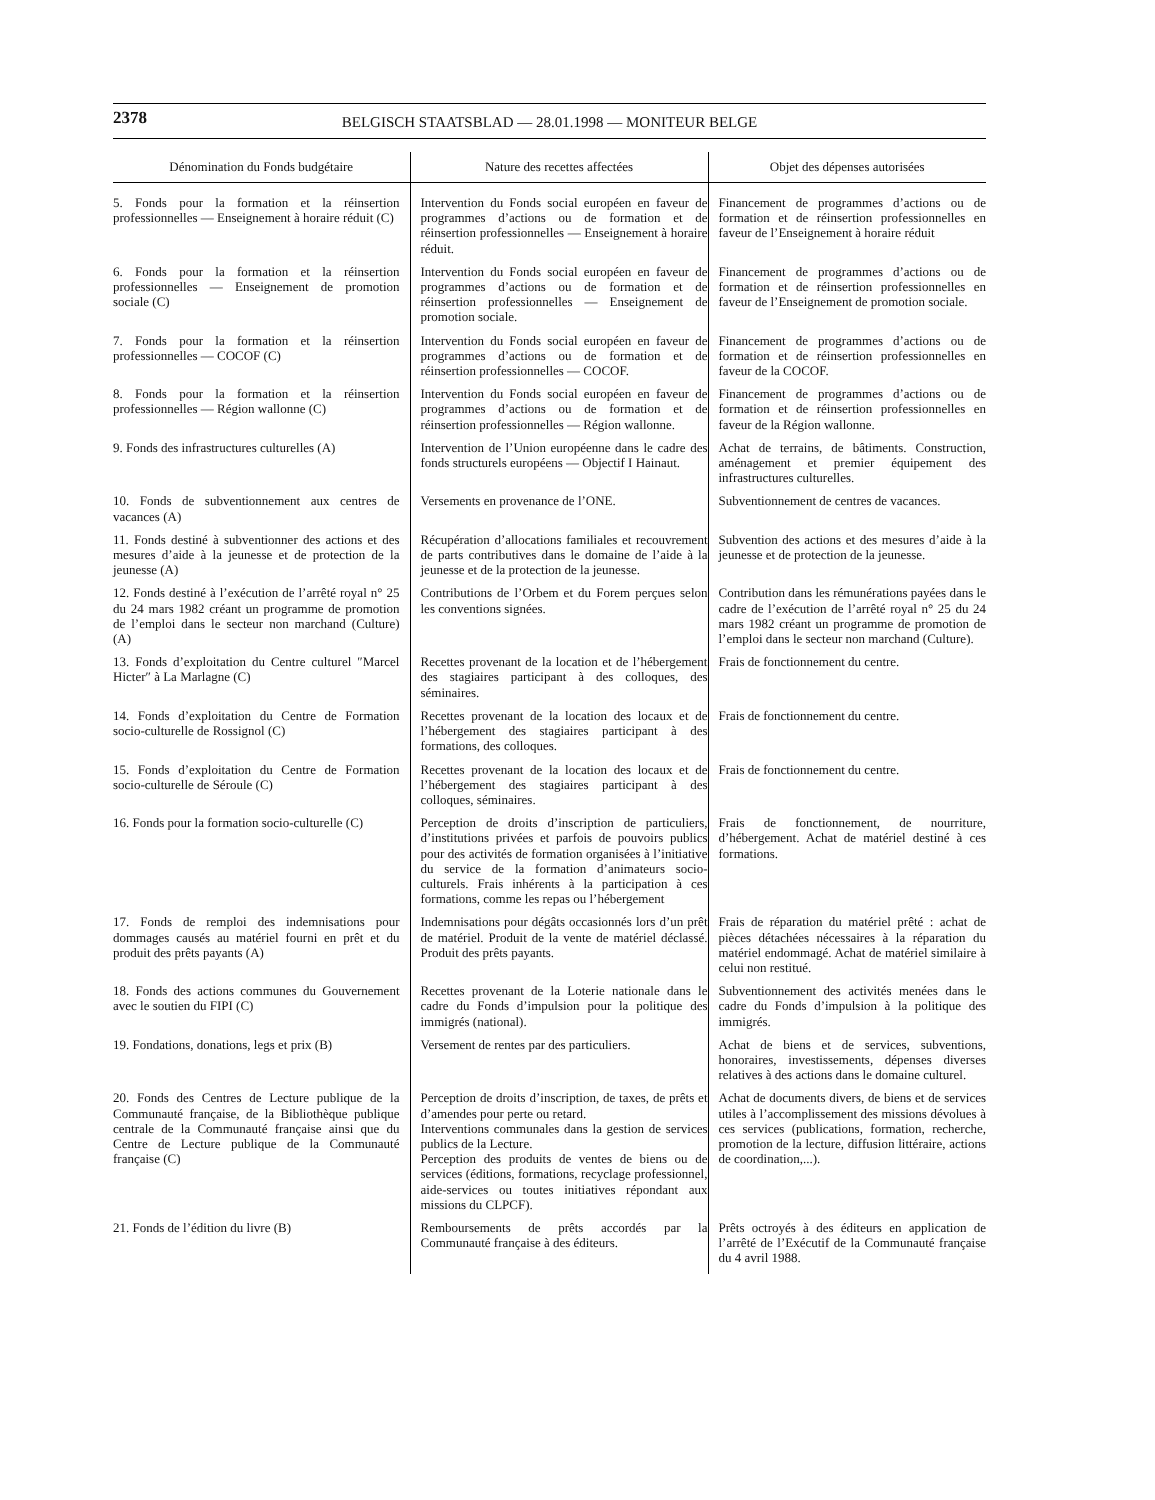2378
BELGISCH STAATSBLAD — 28.01.1998 — MONITEUR BELGE
| Dénomination du Fonds budgétaire | Nature des recettes affectées | Objet des dépenses autorisées |
| --- | --- | --- |
| 5. Fonds pour la formation et la réinsertion professionnelles — Enseignement à horaire réduit (C) | Intervention du Fonds social européen en faveur de programmes d’actions ou de formation et de réinsertion professionnelles — Enseignement à horaire réduit. | Financement de programmes d’actions ou de formation et de réinsertion professionnelles en faveur de l’Enseignement à horaire réduit |
| 6. Fonds pour la formation et la réinsertion professionnelles — Enseignement de promotion sociale (C) | Intervention du Fonds social européen en faveur de programmes d’actions ou de formation et de réinsertion professionnelles — Enseignement de promotion sociale. | Financement de programmes d’actions ou de formation et de réinsertion professionnelles en faveur de l’Enseignement de promotion sociale. |
| 7. Fonds pour la formation et la réinsertion professionnelles — COCOF (C) | Intervention du Fonds social européen en faveur de programmes d’actions ou de formation et de réinsertion professionnelles — COCOF. | Financement de programmes d’actions ou de formation et de réinsertion professionnelles en faveur de la COCOF. |
| 8. Fonds pour la formation et la réinsertion professionnelles — Région wallonne (C) | Intervention du Fonds social européen en faveur de programmes d’actions ou de formation et de réinsertion professionnelles — Région wallonne. | Financement de programmes d’actions ou de formation et de réinsertion professionnelles en faveur de la Région wallonne. |
| 9. Fonds des infrastructures culturelles (A) | Intervention de l’Union européenne dans le cadre des fonds structurels européens — Objectif I Hainaut. | Achat de terrains, de bâtiments. Construction, aménagement et premier équipement des infrastructures culturelles. |
| 10. Fonds de subventionnement aux centres de vacances (A) | Versements en provenance de l’ONE. | Subventionnement de centres de vacances. |
| 11. Fonds destiné à subventionner des actions et des mesures d’aide à la jeunesse et de protection de la jeunesse (A) | Récupération d’allocations familiales et recouvrement de parts contributives dans le domaine de l’aide à la jeunesse et de la protection de la jeunesse. | Subvention des actions et des mesures d’aide à la jeunesse et de protection de la jeunesse. |
| 12. Fonds destiné à l’exécution de l’arrêté royal n° 25 du 24 mars 1982 créant un programme de promotion de l’emploi dans le secteur non marchand (Culture) (A) | Contributions de l’Orbem et du Forem perçues selon les conventions signées. | Contribution dans les rémunérations payées dans le cadre de l’exécution de l’arrêté royal n° 25 du 24 mars 1982 créant un programme de promotion de l’emploi dans le secteur non marchand (Culture). |
| 13. Fonds d’exploitation du Centre culturel ″Marcel Hicter″ à La Marlagne (C) | Recettes provenant de la location et de l’hébergement des stagiaires participant à des colloques, des séminaires. | Frais de fonctionnement du centre. |
| 14. Fonds d’exploitation du Centre de Formation socio-culturelle de Rossignol (C) | Recettes provenant de la location des locaux et de l’hébergement des stagiaires participant à des formations, des colloques. | Frais de fonctionnement du centre. |
| 15. Fonds d’exploitation du Centre de Formation socio-culturelle de Séroule (C) | Recettes provenant de la location des locaux et de l’hébergement des stagiaires participant à des colloques, séminaires. | Frais de fonctionnement du centre. |
| 16. Fonds pour la formation socio-culturelle (C) | Perception de droits d’inscription de particuliers, d’institutions privées et parfois de pouvoirs publics pour des activités de formation organisées à l’initiative du service de la formation d’animateurs socio-culturels. Frais inhérents à la participation à ces formations, comme les repas ou l’hébergement | Frais de fonctionnement, de nourriture, d’hébergement. Achat de matériel destiné à ces formations. |
| 17. Fonds de remploi des indemnisations pour dommages causés au matériel fourni en prêt et du produit des prêts payants (A) | Indemnisations pour dégâts occasionnés lors d’un prêt de matériel. Produit de la vente de matériel déclassé. Produit des prêts payants. | Frais de réparation du matériel prêté : achat de pièces détachées nécessaires à la réparation du matériel endommagé. Achat de matériel similaire à celui non restitué. |
| 18. Fonds des actions communes du Gouvernement avec le soutien du FIPI (C) | Recettes provenant de la Loterie nationale dans le cadre du Fonds d’impulsion pour la politique des immigrés (national). | Subventionnement des activités menées dans le cadre du Fonds d’impulsion à la politique des immigrés. |
| 19. Fondations, donations, legs et prix (B) | Versement de rentes par des particuliers. | Achat de biens et de services, subventions, honoraires, investissements, dépenses diverses relatives à des actions dans le domaine culturel. |
| 20. Fonds des Centres de Lecture publique de la Communauté française, de la Bibliothèque publique centrale de la Communauté française ainsi que du Centre de Lecture publique de la Communauté française (C) | Perception de droits d’inscription, de taxes, de prêts et d’amendes pour perte ou retard. Interventions communales dans la gestion de services publics de la Lecture. Perception des produits de ventes de biens ou de services (éditions, formations, recyclage professionnel, aide-services ou toutes initiatives répondant aux missions du CLPCF). | Achat de documents divers, de biens et de services utiles à l’accomplissement des missions dévolues à ces services (publications, formation, recherche, promotion de la lecture, diffusion littéraire, actions de coordination,...). |
| 21. Fonds de l’édition du livre (B) | Remboursements de prêts accordés par la Communauté française à des éditeurs. | Prêts octroyés à des éditeurs en application de l’arrêté de l’Exécutif de la Communauté française du 4 avril 1988. |